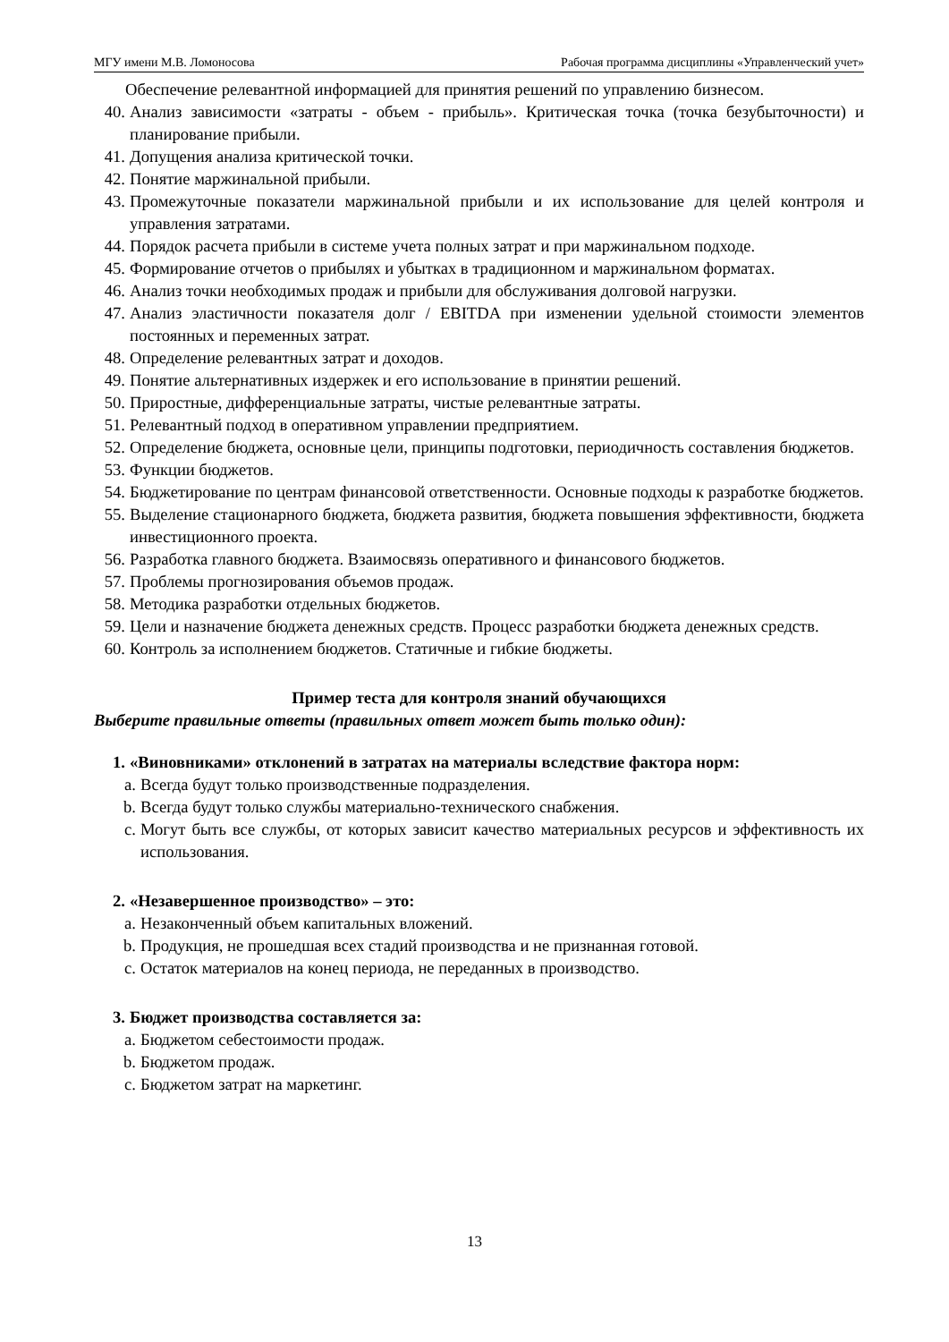МГУ имени М.В. Ломоносова Рабочая программа дисциплины «Управленческий учет»
Обеспечение релевантной информацией для принятия решений по управлению бизнесом.
40. Анализ зависимости «затраты - объем - прибыль». Критическая точка (точка безубыточности) и планирование прибыли.
41. Допущения анализа критической точки.
42. Понятие маржинальной прибыли.
43. Промежуточные показатели маржинальной прибыли и их использование для целей контроля и управления затратами.
44. Порядок расчета прибыли в системе учета полных затрат и при маржинальном подходе.
45. Формирование отчетов о прибылях и убытках в традиционном и маржинальном форматах.
46. Анализ точки необходимых продаж и прибыли для обслуживания долговой нагрузки.
47. Анализ эластичности показателя долг / EBITDA при изменении удельной стоимости элементов постоянных и переменных затрат.
48. Определение релевантных затрат и доходов.
49. Понятие альтернативных издержек и его использование в принятии решений.
50. Приростные, дифференциальные затраты, чистые релевантные затраты.
51. Релевантный подход в оперативном управлении предприятием.
52. Определение бюджета, основные цели, принципы подготовки, периодичность составления бюджетов.
53. Функции бюджетов.
54. Бюджетирование по центрам финансовой ответственности. Основные подходы к разработке бюджетов.
55. Выделение стационарного бюджета, бюджета развития, бюджета повышения эффективности, бюджета инвестиционного проекта.
56. Разработка главного бюджета. Взаимосвязь оперативного и финансового бюджетов.
57. Проблемы прогнозирования объемов продаж.
58. Методика разработки отдельных бюджетов.
59. Цели и назначение бюджета денежных средств. Процесс разработки бюджета денежных средств.
60. Контроль за исполнением бюджетов. Статичные и гибкие бюджеты.
Пример теста для контроля знаний обучающихся
Выберите правильные ответы (правильных ответ может быть только один):
1. «Виновниками» отклонений в затратах на материалы вследствие фактора норм:
a. Всегда будут только производственные подразделения.
b. Всегда будут только службы материально-технического снабжения.
c. Могут быть все службы, от которых зависит качество материальных ресурсов и эффективность их использования.
2. «Незавершенное производство» – это:
a. Незаконченный объем капитальных вложений.
b. Продукция, не прошедшая всех стадий производства и не признанная готовой.
c. Остаток материалов на конец периода, не переданных в производство.
3. Бюджет производства составляется за:
a. Бюджетом себестоимости продаж.
b. Бюджетом продаж.
c. Бюджетом затрат на маркетинг.
13